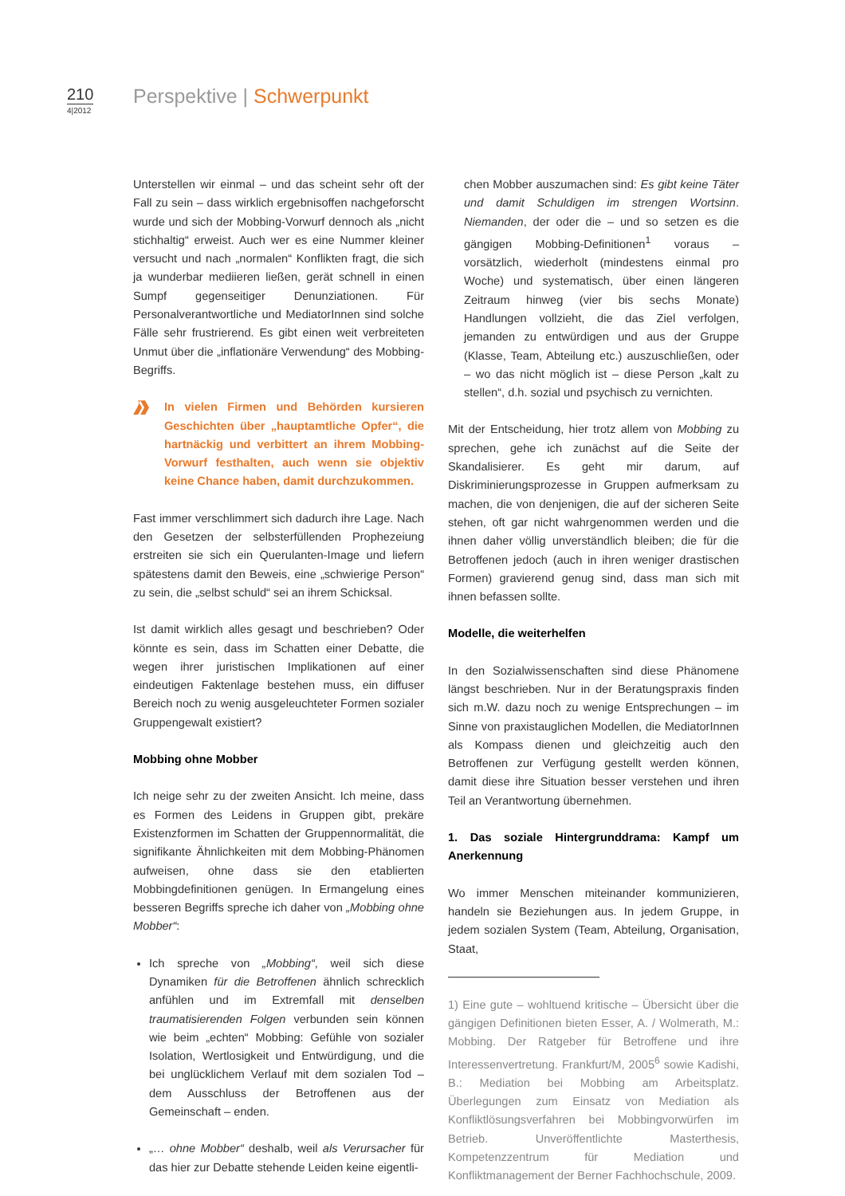210
4|2012
Perspektive | Schwerpunkt
Unterstellen wir einmal – und das scheint sehr oft der Fall zu sein – dass wirklich ergebnisoffen nachgeforscht wurde und sich der Mobbing-Vorwurf dennoch als „nicht stichhaltig“ erweist. Auch wer es eine Nummer kleiner versucht und nach „normalen“ Konflikten fragt, die sich ja wunderbar mediieren ließen, gerät schnell in einen Sumpf gegenseitiger Denunziationen. Für Personalverantwortliche und MediatorInnen sind solche Fälle sehr frustrierend. Es gibt einen weit verbreiteten Unmut über die „inflationäre Verwendung“ des Mobbing-Begriffs.
In vielen Firmen und Behörden kursieren Geschichten über „hauptamtliche Opfer“, die hartnäckig und verbittert an ihrem Mobbing-Vorwurf festhalten, auch wenn sie objektiv keine Chance haben, damit durchzukommen.
Fast immer verschlimmert sich dadurch ihre Lage. Nach den Gesetzen der selbsterfüllenden Prophezeiung erstreiten sie sich ein Querulanten-Image und liefern spätestens damit den Beweis, eine „schwierige Person“ zu sein, die „selbst schuld“ sei an ihrem Schicksal.
Ist damit wirklich alles gesagt und beschrieben? Oder könnte es sein, dass im Schatten einer Debatte, die wegen ihrer juristischen Implikationen auf einer eindeutigen Faktenlage bestehen muss, ein diffuser Bereich noch zu wenig ausgeleuchteter Formen sozialer Gruppengewalt existiert?
Mobbing ohne Mobber
Ich neige sehr zu der zweiten Ansicht. Ich meine, dass es Formen des Leidens in Gruppen gibt, prekäre Existenzformen im Schatten der Gruppennormalität, die signifikante Ähnlichkeiten mit dem Mobbing-Phänomen aufweisen, ohne dass sie den etablierten Mobbingdefinitionen genügen. In Ermangelung eines besseren Begriffs spreche ich daher von „Mobbing ohne Mobber“:
Ich spreche von „Mobbing“, weil sich diese Dynamiken für die Betroffenen ähnlich schrecklich anfühlen und im Extremfall mit denselben traumatisierenden Folgen verbunden sein können wie beim „echten“ Mobbing: Gefühle von sozialer Isolation, Wertlosigkeit und Entwürdigung, und die bei unglücklichem Verlauf mit dem sozialen Tod – dem Ausschluss der Betroffenen aus der Gemeinschaft – enden.
„… ohne Mobber“ deshalb, weil als Verursacher für das hier zur Debatte stehende Leiden keine eigentli-
chen Mobber auszumachen sind: Es gibt keine Täter und damit Schuldigen im strengen Wortsinn. Niemanden, der oder die – und so setzen es die gängigen Mobbing-Definitionen<sup>1</sup> voraus – vorsätzlich, wiederholt (mindestens einmal pro Woche) und systematisch, über einen längeren Zeitraum hinweg (vier bis sechs Monate) Handlungen vollzieht, die das Ziel verfolgen, jemanden zu entwürdigen und aus der Gruppe (Klasse, Team, Abteilung etc.) auszuschließen, oder – wo das nicht möglich ist – diese Person „kalt zu stellen“, d.h. sozial und psychisch zu vernichten.
Mit der Entscheidung, hier trotz allem von Mobbing zu sprechen, gehe ich zunächst auf die Seite der Skandalisierer. Es geht mir darum, auf Diskriminierungsprozesse in Gruppen aufmerksam zu machen, die von denjenigen, die auf der sicheren Seite stehen, oft gar nicht wahrgenommen werden und die ihnen daher völlig unverständlich bleiben; die für die Betroffenen jedoch (auch in ihren weniger drastischen Formen) gravierend genug sind, dass man sich mit ihnen befassen sollte.
Modelle, die weiterhelfen
In den Sozialwissenschaften sind diese Phänomene längst beschrieben. Nur in der Beratungspraxis finden sich m.W. dazu noch zu wenige Entsprechungen – im Sinne von praxistauglichen Modellen, die MediatorInnen als Kompass dienen und gleichzeitig auch den Betroffenen zur Verfügung gestellt werden können, damit diese ihre Situation besser verstehen und ihren Teil an Verantwortung übernehmen.
1. Das soziale Hintergrunddrama: Kampf um Anerkennung
Wo immer Menschen miteinander kommunizieren, handeln sie Beziehungen aus. In jedem Gruppe, in jedem sozialen System (Team, Abteilung, Organisation, Staat,
1) Eine gute – wohltuend kritische – Übersicht über die gängigen Definitionen bieten Esser, A. / Wolmerath, M.: Mobbing. Der Ratgeber für Betroffene und ihre Interessenvertretung. Frankfurt/M, 2005<sup>6</sup> sowie Kadishi, B.: Mediation bei Mobbing am Arbeitsplatz. Überlegungen zum Einsatz von Mediation als Konfliktlösungsverfahren bei Mobbingvorwürfen im Betrieb. Unveröffentlichte Masterthesis, Kompetenzzentrum für Mediation und Konfliktmanagement der Berner Fachhochschule, 2009.